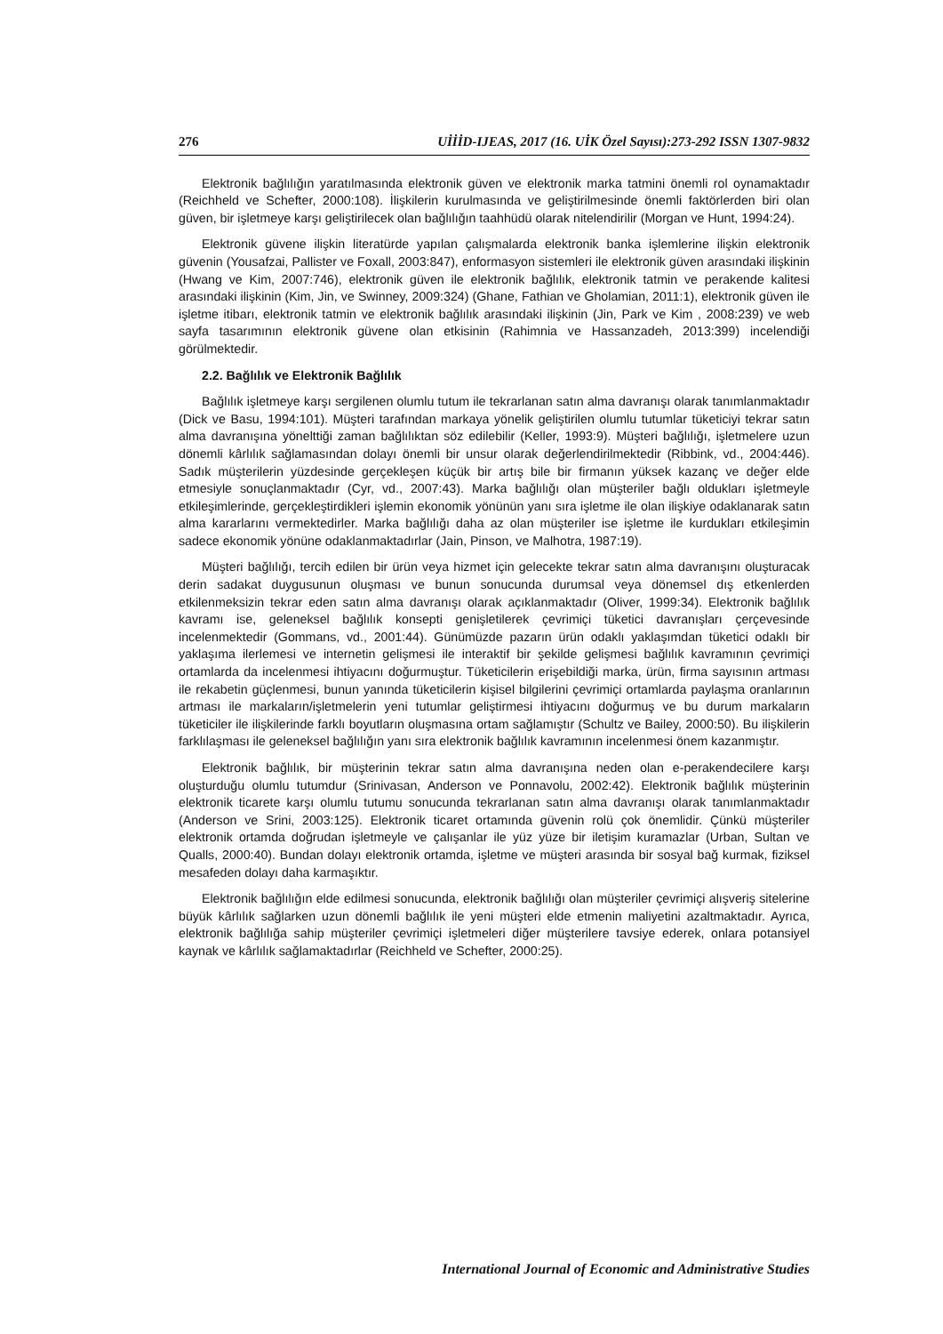276 UİİİD-IJEAS, 2017 (16. UİK Özel Sayısı):273-292 ISSN 1307-9832
Elektronik bağlılığın yaratılmasında elektronik güven ve elektronik marka tatmini önemli rol oynamaktadır (Reichheld ve Schefter, 2000:108). İlişkilerin kurulmasında ve geliştirilmesinde önemli faktörlerden biri olan güven, bir işletmeye karşı geliştirilecek olan bağlılığın taahhüdü olarak nitelendirilir (Morgan ve Hunt, 1994:24).
Elektronik güvene ilişkin literatürde yapılan çalışmalarda elektronik banka işlemlerine ilişkin elektronik güvenin (Yousafzai, Pallister ve Foxall, 2003:847), enformasyon sistemleri ile elektronik güven arasındaki ilişkinin (Hwang ve Kim, 2007:746), elektronik güven ile elektronik bağlılık, elektronik tatmin ve perakende kalitesi arasındaki ilişkinin (Kim, Jin, ve Swinney, 2009:324) (Ghane, Fathian ve Gholamian, 2011:1), elektronik güven ile işletme itibarı, elektronik tatmin ve elektronik bağlılık arasındaki ilişkinin (Jin, Park ve Kim , 2008:239) ve web sayfa tasarımının elektronik güvene olan etkisinin (Rahimnia ve Hassanzadeh, 2013:399) incelendiği görülmektedir.
2.2. Bağlılık ve Elektronik Bağlılık
Bağlılık işletmeye karşı sergilenen olumlu tutum ile tekrarlanan satın alma davranışı olarak tanımlanmaktadır (Dick ve Basu, 1994:101). Müşteri tarafından markaya yönelik geliştirilen olumlu tutumlar tüketiciyi tekrar satın alma davranışına yönelttiği zaman bağlılıktan söz edilebilir (Keller, 1993:9). Müşteri bağlılığı, işletmelere uzun dönemli kârlılık sağlamasından dolayı önemli bir unsur olarak değerlendirilmektedir (Ribbink, vd., 2004:446). Sadık müşterilerin yüzdesinde gerçekleşen küçük bir artış bile bir firmanın yüksek kazanç ve değer elde etmesiyle sonuçlanmaktadır (Cyr, vd., 2007:43). Marka bağlılığı olan müşteriler bağlı oldukları işletmeyle etkileşimlerinde, gerçekleştirdikleri işlemin ekonomik yönünün yanı sıra işletme ile olan ilişkiye odaklanarak satın alma kararlarını vermektedirler. Marka bağlılığı daha az olan müşteriler ise işletme ile kurdukları etkileşimin sadece ekonomik yönüne odaklanmaktadırlar (Jain, Pinson, ve Malhotra, 1987:19).
Müşteri bağlılığı, tercih edilen bir ürün veya hizmet için gelecekte tekrar satın alma davranışını oluşturacak derin sadakat duygusunun oluşması ve bunun sonucunda durumsal veya dönemsel dış etkenlerden etkilenmeksizin tekrar eden satın alma davranışı olarak açıklanmaktadır (Oliver, 1999:34). Elektronik bağlılık kavramı ise, geleneksel bağlılık konsepti genişletilerek çevrimiçi tüketici davranışları çerçevesinde incelenmektedir (Gommans, vd., 2001:44). Günümüzde pazarın ürün odaklı yaklaşımdan tüketici odaklı bir yaklaşıma ilerlemesi ve internetin gelişmesi ile interaktif bir şekilde gelişmesi bağlılık kavramının çevrimiçi ortamlarda da incelenmesi ihtiyacını doğurmuştur. Tüketicilerin erişebildiği marka, ürün, firma sayısının artması ile rekabetin güçlenmesi, bunun yanında tüketicilerin kişisel bilgilerini çevrimiçi ortamlarda paylaşma oranlarının artması ile markaların/işletmelerin yeni tutumlar geliştirmesi ihtiyacını doğurmuş ve bu durum markaların tüketiciler ile ilişkilerinde farklı boyutların oluşmasına ortam sağlamıştır (Schultz ve Bailey, 2000:50). Bu ilişkilerin farklılaşması ile geleneksel bağlılığın yanı sıra elektronik bağlılık kavramının incelenmesi önem kazanmıştır.
Elektronik bağlılık, bir müşterinin tekrar satın alma davranışına neden olan e-perakendecilere karşı oluşturduğu olumlu tutumdur (Srinivasan, Anderson ve Ponnavolu, 2002:42). Elektronik bağlılık müşterinin elektronik ticarete karşı olumlu tutumu sonucunda tekrarlanan satın alma davranışı olarak tanımlanmaktadır (Anderson ve Srini, 2003:125). Elektronik ticaret ortamında güvenin rolü çok önemlidir. Çünkü müşteriler elektronik ortamda doğrudan işletmeyle ve çalışanlar ile yüz yüze bir iletişim kuramazlar (Urban, Sultan ve Qualls, 2000:40). Bundan dolayı elektronik ortamda, işletme ve müşteri arasında bir sosyal bağ kurmak, fiziksel mesafeden dolayı daha karmaşıktır.
Elektronik bağlılığın elde edilmesi sonucunda, elektronik bağlılığı olan müşteriler çevrimiçi alışveriş sitelerine büyük kârlılık sağlarken uzun dönemli bağlılık ile yeni müşteri elde etmenin maliyetini azaltmaktadır. Ayrıca, elektronik bağlılığa sahip müşteriler çevrimiçi işletmeleri diğer müşterilere tavsiye ederek, onlara potansiyel kaynak ve kârlılık sağlamaktadırlar (Reichheld ve Schefter, 2000:25).
International Journal of Economic and Administrative Studies